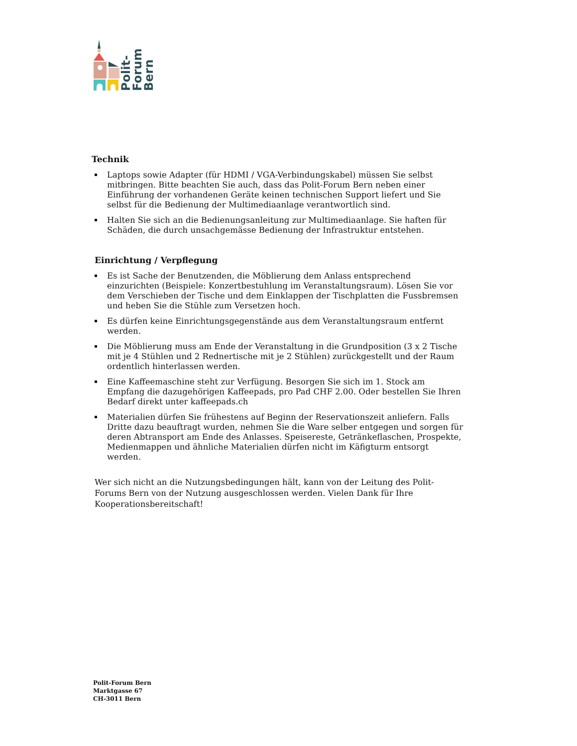Polit-
Forum
Bern
Technik
Laptops sowie Adapter (für HDMI / VGA-Verbindungskabel) müssen Sie selbst mitbringen. Bitte beachten Sie auch, dass das Polit-Forum Bern neben einer Einführung der vorhandenen Geräte keinen technischen Support liefert und Sie selbst für die Bedienung der Multimediaanlage verantwortlich sind.
Halten Sie sich an die Bedienungsanleitung zur Multimediaanlage. Sie haften für Schäden, die durch unsachgemässe Bedienung der Infrastruktur entstehen.
Einrichtung / Verpflegung
Es ist Sache der Benutzenden, die Möblierung dem Anlass entsprechend einzurichten (Beispiele: Konzertbestuhlung im Veranstaltungsraum). Lösen Sie vor dem Verschieben der Tische und dem Einklappen der Tischplatten die Fussbremsen und heben Sie die Stühle zum Versetzen hoch.
Es dürfen keine Einrichtungsgegenstände aus dem Veranstaltungsraum entfernt werden.
Die Möblierung muss am Ende der Veranstaltung in die Grundposition (3 x 2 Tische mit je 4 Stühlen und 2 Rednertische mit je 2 Stühlen) zurückgestellt und der Raum ordentlich hinterlassen werden.
Eine Kaffeemaschine steht zur Verfügung. Besorgen Sie sich im 1. Stock am Empfang die dazugehörigen Kaffeepads, pro Pad CHF 2.00. Oder bestellen Sie Ihren Bedarf direkt unter kaffeepads.ch
Materialien dürfen Sie frühestens auf Beginn der Reservationszeit anliefern. Falls Dritte dazu beauftragt wurden, nehmen Sie die Ware selber entgegen und sorgen für deren Abtransport am Ende des Anlasses. Speisereste, Getränkeflaschen, Prospekte, Medienmappen und ähnliche Materialien dürfen nicht im Käfigturm entsorgt werden.
Wer sich nicht an die Nutzungsbedingungen hält, kann von der Leitung des Polit-Forums Bern von der Nutzung ausgeschlossen werden. Vielen Dank für Ihre Kooperationsbereitschaft!
Polit-Forum Bern
Marktgasse 67
CH-3011 Bern